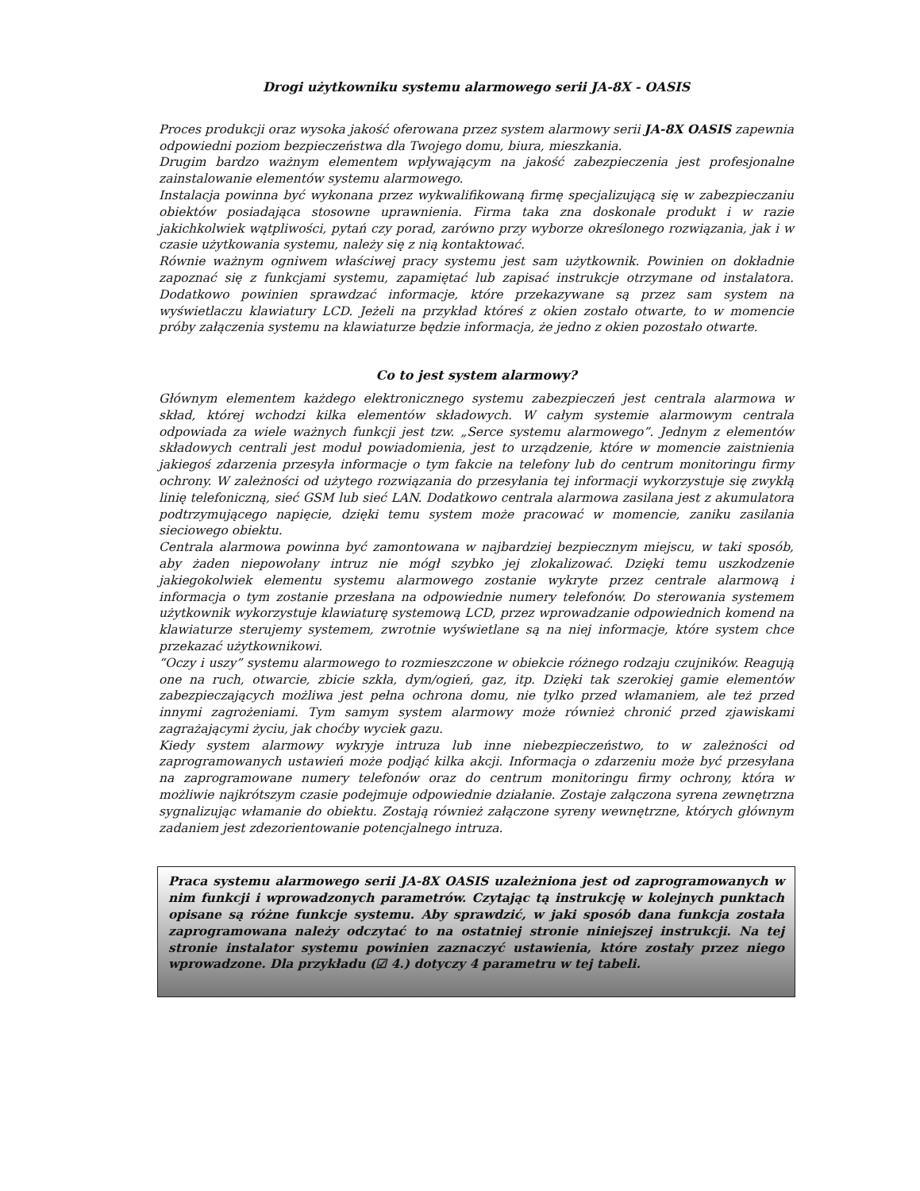Drogi użytkowniku systemu alarmowego serii JA-8X - OASIS
Proces produkcji oraz wysoka jakość oferowana przez system alarmowy serii JA-8X OASIS zapewnia odpowiedni poziom bezpieczeństwa dla Twojego domu, biura, mieszkania.
Drugim bardzo ważnym elementem wpływającym na jakość zabezpieczenia jest profesjonalne zainstalowanie elementów systemu alarmowego.
Instalacja powinna być wykonana przez wykwalifikowaną firmę specjalizującą się w zabezpieczaniu obiektów posiadająca stosowne uprawnienia. Firma taka zna doskonale produkt i w razie jakichkolwiek wątpliwości, pytań czy porad, zarówno przy wyborze określonego rozwiązania, jak i w czasie użytkowania systemu, należy się z nią kontaktować.
Równie ważnym ogniwem właściwej pracy systemu jest sam użytkownik. Powinien on dokładnie zapoznać się z funkcjami systemu, zapamiętać lub zapisać instrukcje otrzymane od instalatora. Dodatkowo powinien sprawdzać informacje, które przekazywane są przez sam system na wyświetlaczu klawiatury LCD. Jeżeli na przykład któreś z okien zostało otwarte, to w momencie próby załączenia systemu na klawiaturze będzie informacja, że jedno z okien pozostało otwarte.
Co to jest system alarmowy?
Głównym elementem każdego elektronicznego systemu zabezpieczeń jest centrala alarmowa w skład, której wchodzi kilka elementów składowych. W całym systemie alarmowym centrala odpowiada za wiele ważnych funkcji jest tzw. „Serce systemu alarmowego”. Jednym z elementów składowych centrali jest moduł powiadomienia, jest to urządzenie, które w momencie zaistnienia jakiegoś zdarzenia przesyła informacje o tym fakcie na telefony lub do centrum monitoringu firmy ochrony. W zależności od użytego rozwiązania do przesyłania tej informacji wykorzystuje się zwykłą linię telefoniczną, sieć GSM lub sieć LAN. Dodatkowo centrala alarmowa zasilana jest z akumulatora podtrzymującego napięcie, dzięki temu system może pracować w momencie, zaniku zasilania sieciowego obiektu.
Centrala alarmowa powinna być zamontowana w najbardziej bezpiecznym miejscu, w taki sposób, aby żaden niepowołany intruz nie mógł szybko jej zlokalizować. Dzięki temu uszkodzenie jakiegokolwiek elementu systemu alarmowego zostanie wykryte przez centrale alarmową i informacja o tym zostanie przesłana na odpowiednie numery telefonów. Do sterowania systemem użytkownik wykorzystuje klawiaturę systemową LCD, przez wprowadzanie odpowiednich komend na klawiaturze sterujemy systemem, zwrotnie wyświetlane są na niej informacje, które system chce przekazać użytkownikowi.
“Oczy i uszy” systemu alarmowego to rozmieszczone w obiekcie różnego rodzaju czujników. Reagują one na ruch, otwarcie, zbicie szkła, dym/ogień, gaz, itp. Dzięki tak szerokiej gamie elementów zabezpieczających możliwa jest pełna ochrona domu, nie tylko przed włamaniem, ale też przed innymi zagrożeniami. Tym samym system alarmowy może również chronić przed zjawiskami zagrażającymi życiu, jak choćby wyciek gazu.
Kiedy system alarmowy wykryje intruza lub inne niebezpieczeństwo, to w zależności od zaprogramowanych ustawień może podjąć kilka akcji. Informacja o zdarzeniu może być przesyłana na zaprogramowane numery telefonów oraz do centrum monitoringu firmy ochrony, która w możliwie najkrótszym czasie podejmuje odpowiednie działanie. Zostaje załączona syrena zewnętrzna sygnalizując włamanie do obiektu. Zostają również załączone syreny wewnętrzne, których głównym zadaniem jest zdezorientowanie potencjalnego intruza.
Praca systemu alarmowego serii JA-8X OASIS uzależniona jest od zaprogramowanych w nim funkcji i wprowadzonych parametrów. Czytając tą instrukcję w kolejnych punktach opisane są różne funkcje systemu. Aby sprawdzić, w jaki sposób dana funkcja została zaprogramowana należy odczytać to na ostatniej stronie niniejszej instrukcji. Na tej stronie instalator systemu powinien zaznaczyć ustawienia, które zostały przez niego wprowadzone. Dla przykładu (☑ 4.) dotyczy 4 parametru w tej tabeli.